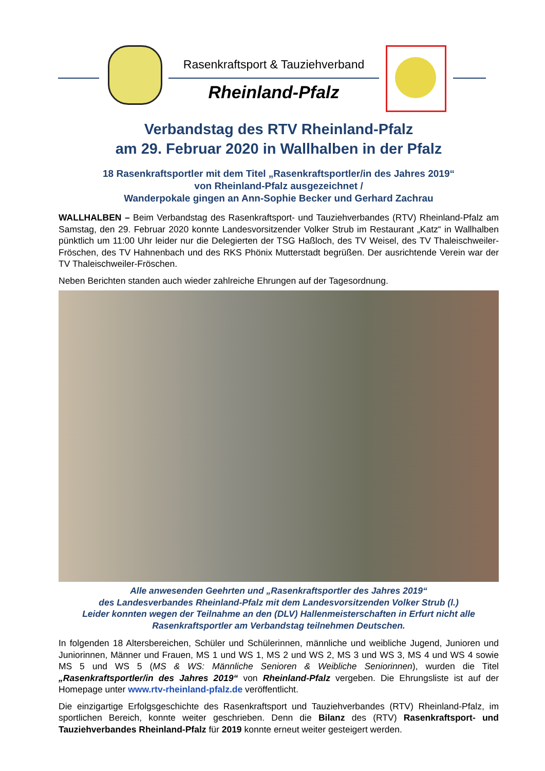Rasenkraftsport & Tauziehverband
Rheinland-Pfalz
Verbandstag des RTV Rheinland-Pfalz
am 29. Februar 2020 in Wallhalben in der Pfalz
18 Rasenkraftsportler mit dem Titel „Rasenkraftsportler/in des Jahres 2019“
von Rheinland-Pfalz ausgezeichnet /
Wanderpokale gingen an Ann-Sophie Becker und Gerhard Zachrau
WALLHALBEN – Beim Verbandstag des Rasenkraftsport- und Tauziehverbandes (RTV) Rheinland-Pfalz am Samstag, den 29. Februar 2020 konnte Landesvorsitzender Volker Strub im Restaurant „Katz“ in Wallhalben pünktlich um 11:00 Uhr leider nur die Delegierten der TSG Haßloch, des TV Weisel, des TV Thaleischweiler-Fröschen, des TV Hahnenbach und des RKS Phönix Mutterstadt begrüßen. Der ausrichtende Verein war der TV Thaleischweiler-Fröschen.
Neben Berichten standen auch wieder zahlreiche Ehrungen auf der Tagesordnung.
Alle anwesenden Geehrten und „Rasenkraftsportler des Jahres 2019“
des Landesverbandes Rheinland-Pfalz mit dem Landesvorsitzenden Volker Strub (l.)
Leider konnten wegen der Teilnahme an den (DLV) Hallenmeisterschaften in Erfurt nicht alle Rasenkraftsportler am Verbandstag teilnehmen Deutschen.
In folgenden 18 Altersbereichen, Schüler und Schülerinnen, männliche und weibliche Jugend, Junioren und Juniorinnen, Männer und Frauen, MS 1 und WS 1, MS 2 und WS 2, MS 3 und WS 3, MS 4 und WS 4 sowie MS 5 und WS 5 (MS & WS: Männliche Senioren & Weibliche Seniorinnen), wurden die Titel „Rasenkraftsportler/in des Jahres 2019“ von Rheinland-Pfalz vergeben. Die Ehrungsliste ist auf der Homepage unter www.rtv-rheinland-pfalz.de veröffentlicht.
Die einzigartige Erfolgsgeschichte des Rasenkraftsport und Tauziehverbandes (RTV) Rheinland-Pfalz, im sportlichen Bereich, konnte weiter geschrieben. Denn die Bilanz des (RTV) Rasenkraftsport- und Tauziehverbandes Rheinland-Pfalz für 2019 konnte erneut weiter gesteigert werden.